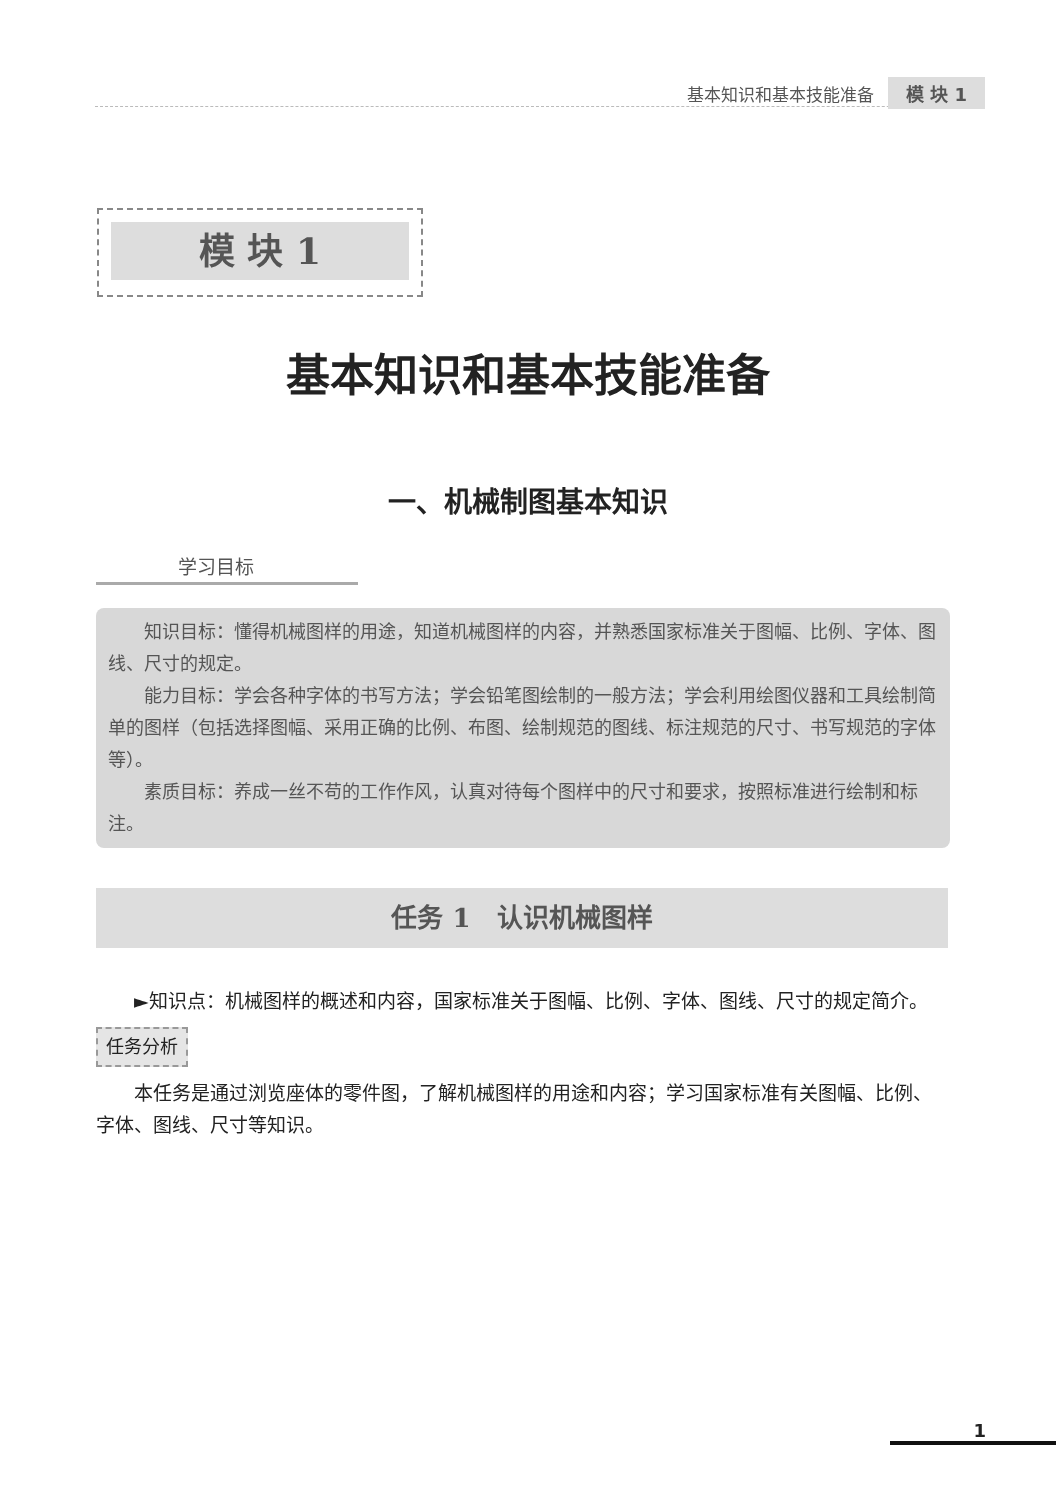基本知识和基本技能准备 模 块 1
模 块 1
基本知识和基本技能准备
一、机械制图基本知识
学习目标
知识目标：懂得机械图样的用途，知道机械图样的内容，并熟悉国家标准关于图幅、比例、字体、图线、尺寸的规定。
能力目标：学会各种字体的书写方法；学会铅笔图绘制的一般方法；学会利用绘图仪器和工具绘制简单的图样（包括选择图幅、采用正确的比例、布图、绘制规范的图线、标注规范的尺寸、书写规范的字体等）。
素质目标：养成一丝不苟的工作作风，认真对待每个图样中的尺寸和要求，按照标准进行绘制和标注。
任务 1　认识机械图样
►知识点：机械图样的概述和内容，国家标准关于图幅、比例、字体、图线、尺寸的规定简介。
任务分析
本任务是通过浏览座体的零件图，了解机械图样的用途和内容；学习国家标准有关图幅、比例、字体、图线、尺寸等知识。
1